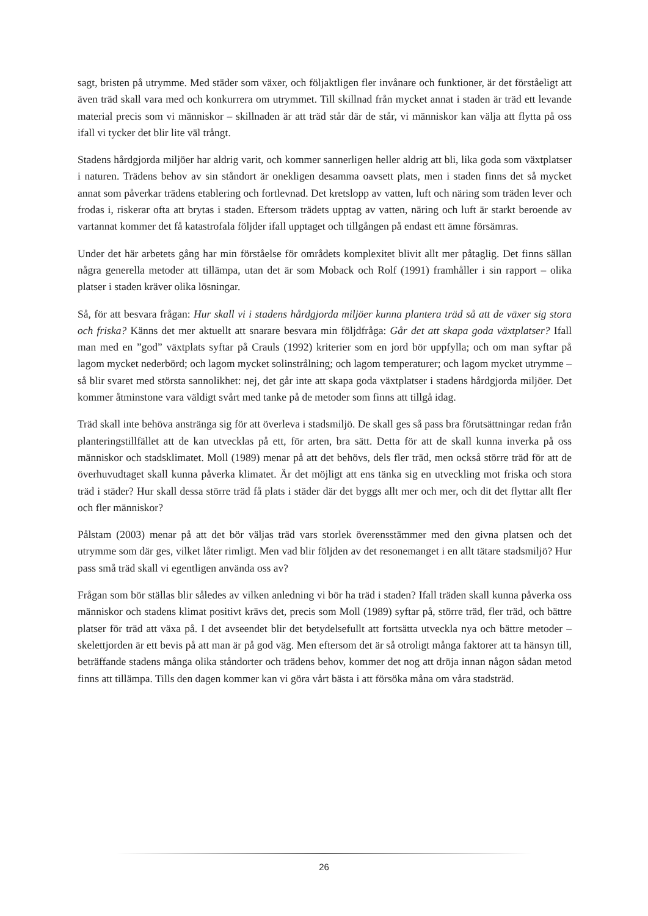sagt, bristen på utrymme. Med städer som växer, och följaktligen fler invånare och funktioner, är det förståeligt att även träd skall vara med och konkurrera om utrymmet. Till skillnad från mycket annat i staden är träd ett levande material precis som vi människor – skillnaden är att träd står där de står, vi människor kan välja att flytta på oss ifall vi tycker det blir lite väl trångt.
Stadens hårdgjorda miljöer har aldrig varit, och kommer sannerligen heller aldrig att bli, lika goda som växtplatser i naturen. Trädens behov av sin ståndort är onekligen desamma oavsett plats, men i staden finns det så mycket annat som påverkar trädens etablering och fortlevnad. Det kretslopp av vatten, luft och näring som träden lever och frodas i, riskerar ofta att brytas i staden. Eftersom trädets upptag av vatten, näring och luft är starkt beroende av vartannat kommer det få katastrofala följder ifall upptaget och tillgången på endast ett ämne försämras.
Under det här arbetets gång har min förståelse för områdets komplexitet blivit allt mer påtaglig. Det finns sällan några generella metoder att tillämpa, utan det är som Moback och Rolf (1991) framhåller i sin rapport – olika platser i staden kräver olika lösningar.
Så, för att besvara frågan: Hur skall vi i stadens hårdgjorda miljöer kunna plantera träd så att de växer sig stora och friska? Känns det mer aktuellt att snarare besvara min följdfråga: Går det att skapa goda växtplatser? Ifall man med en ”god” växtplats syftar på Crauls (1992) kriterier som en jord bör uppfylla; och om man syftar på lagom mycket nederbörd; och lagom mycket solinstrålning; och lagom temperaturer; och lagom mycket utrymme – så blir svaret med största sannolikhet: nej, det går inte att skapa goda växtplatser i stadens hårdgjorda miljöer. Det kommer åtminstone vara väldigt svårt med tanke på de metoder som finns att tillgå idag.
Träd skall inte behöva anstränga sig för att överleva i stadsmiljö. De skall ges så pass bra förutsättningar redan från planteringstillfället att de kan utvecklas på ett, för arten, bra sätt. Detta för att de skall kunna inverka på oss människor och stadsklimatet. Moll (1989) menar på att det behövs, dels fler träd, men också större träd för att de överhuvudtaget skall kunna påverka klimatet. Är det möjligt att ens tänka sig en utveckling mot friska och stora träd i städer? Hur skall dessa större träd få plats i städer där det byggs allt mer och mer, och dit det flyttar allt fler och fler människor?
Pålstam (2003) menar på att det bör väljas träd vars storlek överensstämmer med den givna platsen och det utrymme som där ges, vilket låter rimligt. Men vad blir följden av det resonemanget i en allt tätare stadsmiljö? Hur pass små träd skall vi egentligen använda oss av?
Frågan som bör ställas blir således av vilken anledning vi bör ha träd i staden? Ifall träden skall kunna påverka oss människor och stadens klimat positivt krävs det, precis som Moll (1989) syftar på, större träd, fler träd, och bättre platser för träd att växa på. I det avseendet blir det betydelsefullt att fortsätta utveckla nya och bättre metoder – skelettjorden är ett bevis på att man är på god väg. Men eftersom det är så otroligt många faktorer att ta hänsyn till, beträffande stadens många olika ståndorter och trädens behov, kommer det nog att dröja innan någon sådan metod finns att tillämpa. Tills den dagen kommer kan vi göra vårt bästa i att försöka måna om våra stadsträd.
26